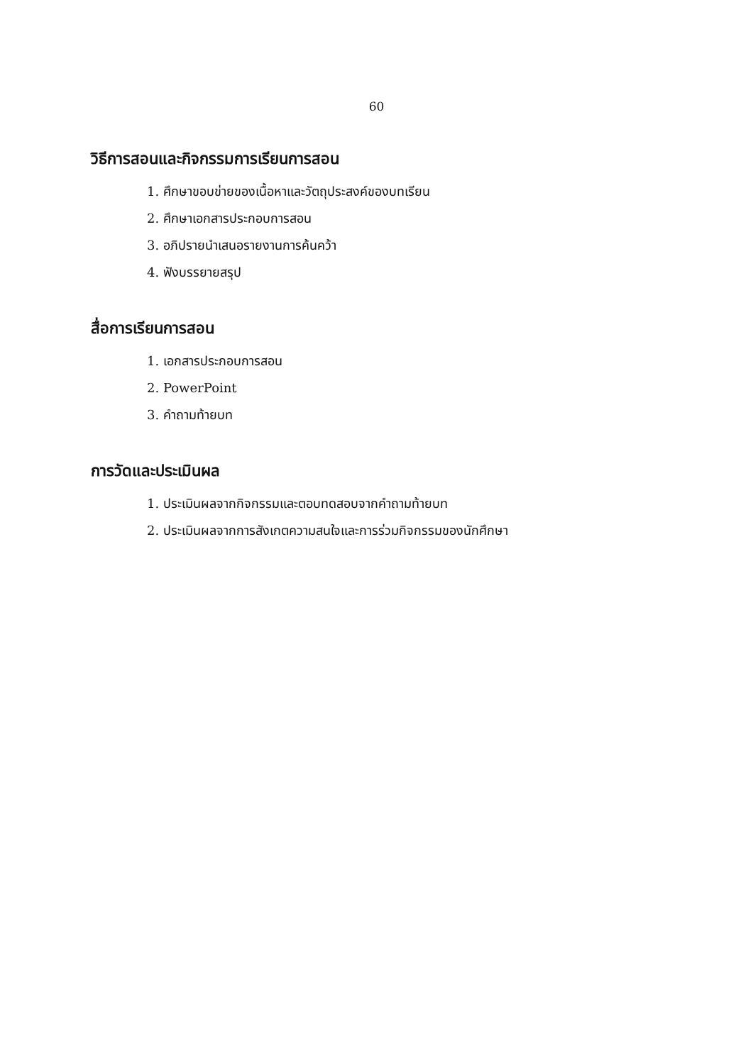60
วิธีการสอนและกิจกรรมการเรียนการสอน
1. ศึกษาขอบข่ายของเนื้อหาและวัตถุประสงค์ของบทเรียน
2. ศึกษาเอกสารประกอบการสอน
3. อภิปรายนำเสนอรายงานการค้นคว้า
4. ฟังบรรยายสรุป
สื่อการเรียนการสอน
1. เอกสารประกอบการสอน
2. PowerPoint
3. คำถามท้ายบท
การวัดและประเมินผล
1. ประเมินผลจากกิจกรรมและตอบทดสอบจากคำถามท้ายบท
2. ประเมินผลจากการสังเกตความสนใจและการร่วมกิจกรรมของนักศึกษา